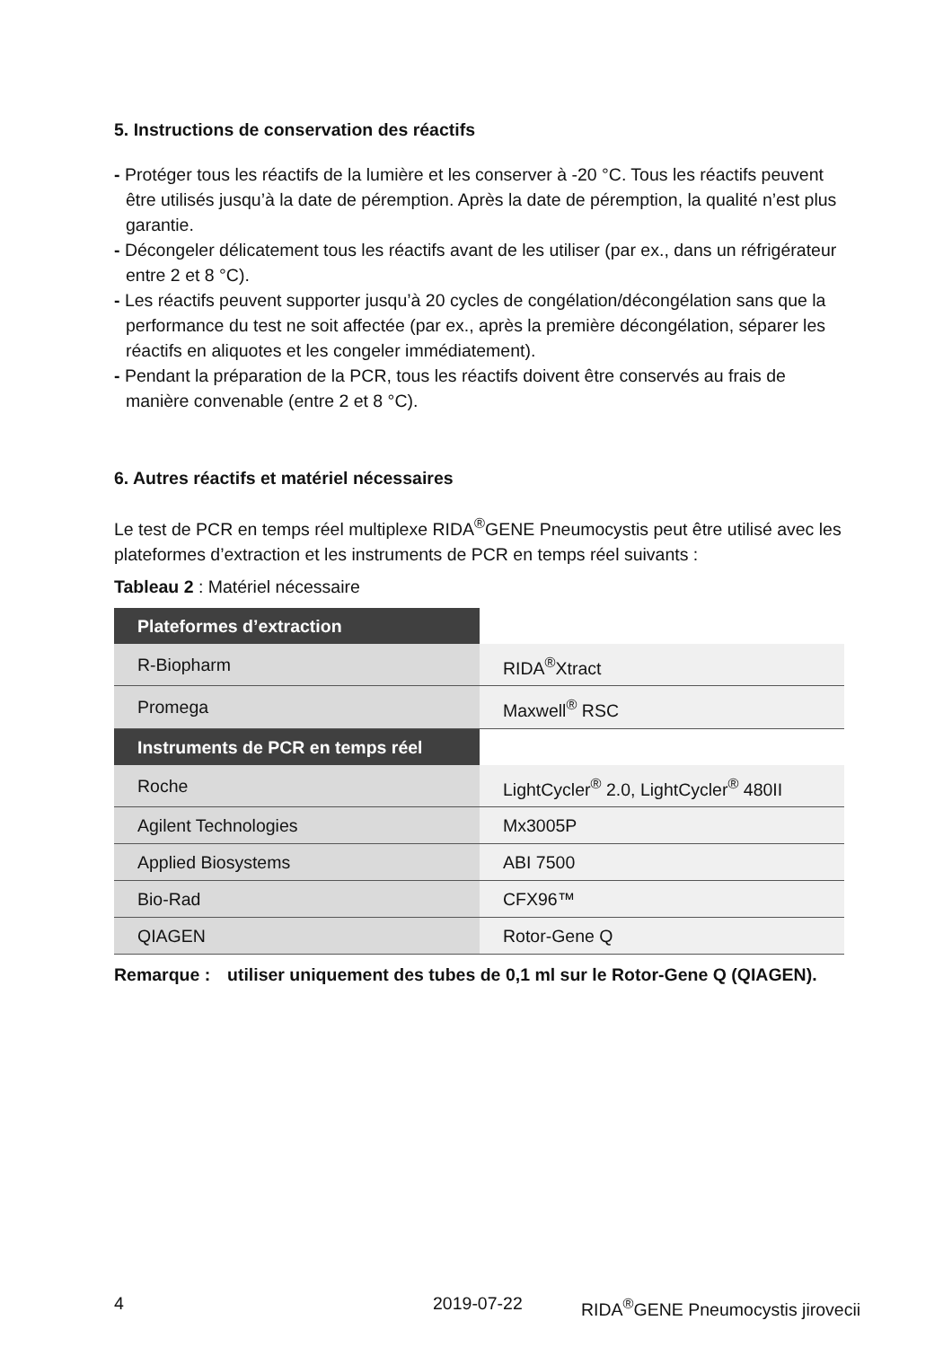5. Instructions de conservation des réactifs
- Protéger tous les réactifs de la lumière et les conserver à -20 °C. Tous les réactifs peuvent être utilisés jusqu’à la date de péremption. Après la date de péremption, la qualité n’est plus garantie.
- Décongeler délicatement tous les réactifs avant de les utiliser (par ex., dans un réfrigérateur entre 2 et 8 °C).
- Les réactifs peuvent supporter jusqu’à 20 cycles de congélation/décongélation sans que la performance du test ne soit affectée (par ex., après la première décongélation, séparer les réactifs en aliquotes et les congeler immédiatement).
- Pendant la préparation de la PCR, tous les réactifs doivent être conservés au frais de manière convenable (entre 2 et 8 °C).
6. Autres réactifs et matériel nécessaires
Le test de PCR en temps réel multiplexe RIDA<sup>®</sup>GENE Pneumocystis peut être utilisé avec les plateformes d’extraction et les instruments de PCR en temps réel suivants :
Tableau 2 : Matériel nécessaire
| Plateformes d’extraction | |
| R-Biopharm | RIDA<sup>®</sup>Xtract |
| Promega | Maxwell<sup>®</sup> RSC |
| Instruments de PCR en temps réel | |
| Roche | LightCycler<sup>®</sup> 2.0, LightCycler<sup>®</sup> 480II |
| Agilent Technologies | Mx3005P |
| Applied Biosystems | ABI 7500 |
| Bio-Rad | CFX96™ |
| QIAGEN | Rotor-Gene Q |
Remarque : utiliser uniquement des tubes de 0,1 ml sur le Rotor-Gene Q (QIAGEN).
4 2019-07-22 RIDA<sup>®</sup>GENE Pneumocystis jirovecii